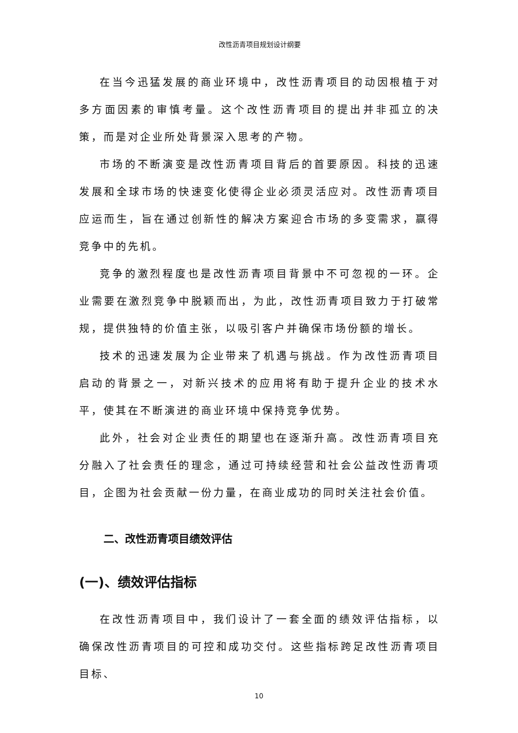改性沥青项目规划设计纲要
在当今迅猛发展的商业环境中，改性沥青项目的动因根植于对多方面因素的审慎考量。这个改性沥青项目的提出并非孤立的决策，而是对企业所处背景深入思考的产物。
市场的不断演变是改性沥青项目背后的首要原因。科技的迅速发展和全球市场的快速变化使得企业必须灵活应对。改性沥青项目应运而生，旨在通过创新性的解决方案迎合市场的多变需求，赢得竞争中的先机。
竞争的激烈程度也是改性沥青项目背景中不可忽视的一环。企业需要在激烈竞争中脱颖而出，为此，改性沥青项目致力于打破常规，提供独特的价值主张，以吸引客户并确保市场份额的增长。
技术的迅速发展为企业带来了机遇与挑战。作为改性沥青项目启动的背景之一，对新兴技术的应用将有助于提升企业的技术水平，使其在不断演进的商业环境中保持竞争优势。
此外，社会对企业责任的期望也在逐渐升高。改性沥青项目充分融入了社会责任的理念，通过可持续经营和社会公益改性沥青项目，企图为社会贡献一份力量，在商业成功的同时关注社会价值。
二、改性沥青项目绩效评估
(一)、绩效评估指标
在改性沥青项目中，我们设计了一套全面的绩效评估指标，以确保改性沥青项目的可控和成功交付。这些指标跨足改性沥青项目目标、
10